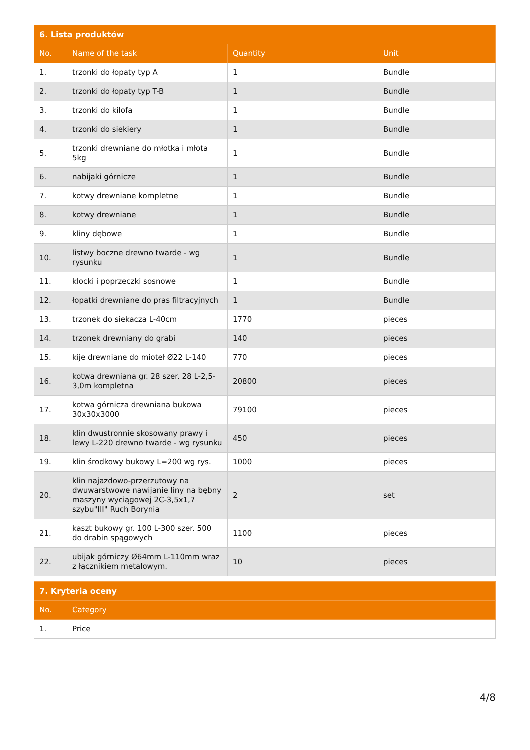| 6. Lista produktów | | | |
| --- | --- | --- | --- |
| No. | Name of the task | Quantity | Unit |
| 1. | trzonki do łopaty typ A | 1 | Bundle |
| 2. | trzonki do łopaty typ T-B | 1 | Bundle |
| 3. | trzonki do kilofa | 1 | Bundle |
| 4. | trzonki do siekiery | 1 | Bundle |
| 5. | trzonki drewniane do młotka i młota 5kg | 1 | Bundle |
| 6. | nabijaki górnicze | 1 | Bundle |
| 7. | kotwy drewniane kompletne | 1 | Bundle |
| 8. | kotwy drewniane | 1 | Bundle |
| 9. | kliny dębowe | 1 | Bundle |
| 10. | listwy boczne drewno twarde - wg rysunku | 1 | Bundle |
| 11. | klocki i poprzeczki sosnowe | 1 | Bundle |
| 12. | łopatki drewniane do pras filtracyjnych | 1 | Bundle |
| 13. | trzonek do siekacza L-40cm | 1770 | pieces |
| 14. | trzonek drewniany do grabi | 140 | pieces |
| 15. | kije drewniane do mioteł Ø22 L-140 | 770 | pieces |
| 16. | kotwa drewniana gr. 28 szer. 28 L-2,5-3,0m kompletna | 20800 | pieces |
| 17. | kotwa górnicza drewniana bukowa 30x30x3000 | 79100 | pieces |
| 18. | klin dwustronnie skosowany prawy i lewy L-220 drewno twarde - wg rysunku | 450 | pieces |
| 19. | klin środkowy bukowy L=200 wg rys. | 1000 | pieces |
| 20. | klin najazdowo-przerzutowy na dwuwarstwowe nawijanie liny na bębny maszyny wyciągowej 2C-3,5x1,7 szybu"III" Ruch Borynia | 2 | set |
| 21. | kaszt bukowy gr. 100 L-300 szer. 500 do drabin spągowych | 1100 | pieces |
| 22. | ubijak górniczy Ø64mm L-110mm wraz z łącznikiem metalowym. | 10 | pieces |
| 7. Kryteria oceny | |
| --- | --- |
| No. | Category |
| 1. | Price |
4/8